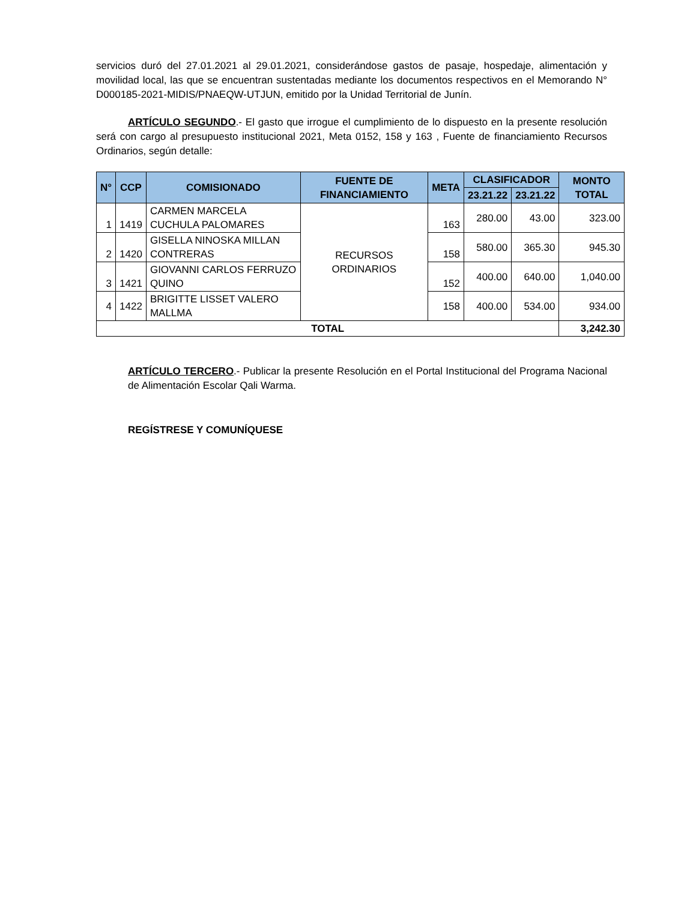servicios duró del 27.01.2021 al 29.01.2021, considerándose gastos de pasaje, hospedaje, alimentación y movilidad local, las que se encuentran sustentadas mediante los documentos respectivos en el Memorando N° D000185-2021-MIDIS/PNAEQW-UTJUN, emitido por la Unidad Territorial de Junín.
ARTÍCULO SEGUNDO.- El gasto que irrogue el cumplimiento de lo dispuesto en la presente resolución será con cargo al presupuesto institucional 2021, Meta 0152, 158 y 163 , Fuente de financiamiento Recursos Ordinarios, según detalle:
| N° | CCP | COMISIONADO | FUENTE DE FINANCIAMIENTO | META | CLASIFICADOR | | MONTO TOTAL |
| --- | --- | --- | --- | --- | --- | --- | --- |
| | | | | | 23.21.22 | 23.21.22 | |
| 1 | 1419 | CARMEN MARCELA CUCHULA PALOMARES | RECURSOS ORDINARIOS | 163 | 280.00 | 43.00 | 323.00 |
| 2 | 1420 | GISELLA NINOSKA MILLAN CONTRERAS | | 158 | 580.00 | 365.30 | 945.30 |
| 3 | 1421 | GIOVANNI CARLOS FERRUZO QUINO | | 152 | 400.00 | 640.00 | 1,040.00 |
| 4 | 1422 | BRIGITTE LISSET VALERO MALLMA | | 158 | 400.00 | 534.00 | 934.00 |
| TOTAL | | | | | | | 3,242.30 |
ARTÍCULO TERCERO.- Publicar la presente Resolución en el Portal Institucional del Programa Nacional de Alimentación Escolar Qali Warma.
REGÍSTRESE Y COMUNÍQUESE